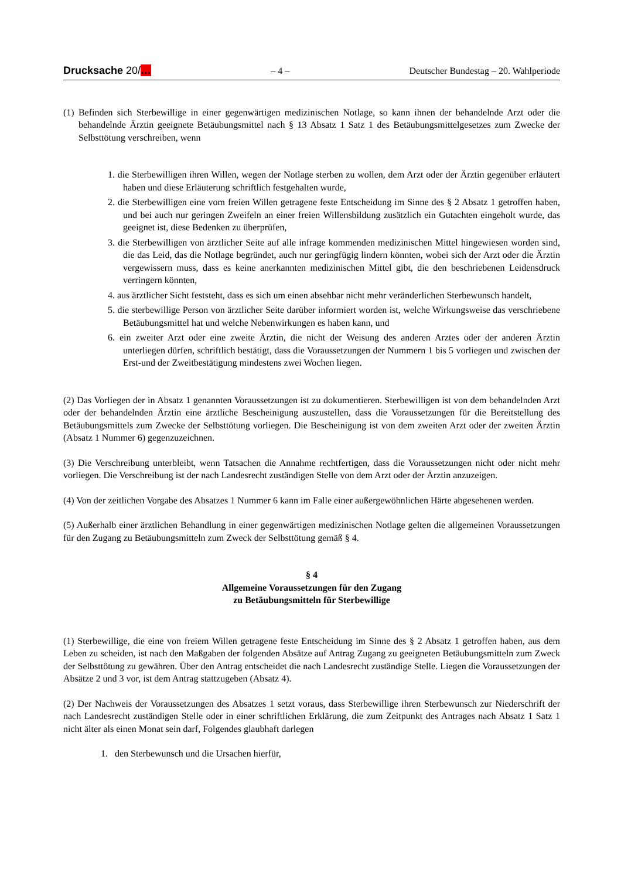Drucksache 20/… – 4 – Deutscher Bundestag – 20. Wahlperiode
(1) Befinden sich Sterbewillige in einer gegenwärtigen medizinischen Notlage, so kann ihnen der behandelnde Arzt oder die behandelnde Ärztin geeignete Betäubungsmittel nach § 13 Absatz 1 Satz 1 des Betäubungsmittelgesetzes zum Zwecke der Selbsttötung verschreiben, wenn
1. die Sterbewilligen ihren Willen, wegen der Notlage sterben zu wollen, dem Arzt oder der Ärztin gegenüber erläutert haben und diese Erläuterung schriftlich festgehalten wurde,
2. die Sterbewilligen eine vom freien Willen getragene feste Entscheidung im Sinne des § 2 Absatz 1 getroffen haben, und bei auch nur geringen Zweifeln an einer freien Willensbildung zusätzlich ein Gutachten eingeholt wurde, das geeignet ist, diese Bedenken zu überprüfen,
3. die Sterbewilligen von ärztlicher Seite auf alle infrage kommenden medizinischen Mittel hingewiesen worden sind, die das Leid, das die Notlage begründet, auch nur geringfügig lindern könnten, wobei sich der Arzt oder die Ärztin vergewissern muss, dass es keine anerkannten medizinischen Mittel gibt, die den beschriebenen Leidensdruck verringern könnten,
4. aus ärztlicher Sicht feststeht, dass es sich um einen absehbar nicht mehr veränderlichen Sterbewunsch handelt,
5. die sterbewillige Person von ärztlicher Seite darüber informiert worden ist, welche Wirkungsweise das verschriebene Betäubungsmittel hat und welche Nebenwirkungen es haben kann, und
6. ein zweiter Arzt oder eine zweite Ärztin, die nicht der Weisung des anderen Arztes oder der anderen Ärztin unterliegen dürfen, schriftlich bestätigt, dass die Voraussetzungen der Nummern 1 bis 5 vorliegen und zwischen der Erst-und der Zweitbestätigung mindestens zwei Wochen liegen.
(2) Das Vorliegen der in Absatz 1 genannten Voraussetzungen ist zu dokumentieren. Sterbewilligen ist von dem behandelnden Arzt oder der behandelnden Ärztin eine ärztliche Bescheinigung auszustellen, dass die Voraussetzungen für die Bereitstellung des Betäubungsmittels zum Zwecke der Selbsttötung vorliegen. Die Bescheinigung ist von dem zweiten Arzt oder der zweiten Ärztin (Absatz 1 Nummer 6) gegenzuzeichnen.
(3) Die Verschreibung unterbleibt, wenn Tatsachen die Annahme rechtfertigen, dass die Voraussetzungen nicht oder nicht mehr vorliegen. Die Verschreibung ist der nach Landesrecht zuständigen Stelle von dem Arzt oder der Ärztin anzuzeigen.
(4) Von der zeitlichen Vorgabe des Absatzes 1 Nummer 6 kann im Falle einer außergewöhnlichen Härte abgesehenen werden.
(5) Außerhalb einer ärztlichen Behandlung in einer gegenwärtigen medizinischen Notlage gelten die allgemeinen Voraussetzungen für den Zugang zu Betäubungsmitteln zum Zweck der Selbsttötung gemäß § 4.
§ 4
Allgemeine Voraussetzungen für den Zugang
zu Betäubungsmitteln für Sterbewillige
(1) Sterbewillige, die eine von freiem Willen getragene feste Entscheidung im Sinne des § 2 Absatz 1 getroffen haben, aus dem Leben zu scheiden, ist nach den Maßgaben der folgenden Absätze auf Antrag Zugang zu geeigneten Betäubungsmitteln zum Zweck der Selbsttötung zu gewähren. Über den Antrag entscheidet die nach Landesrecht zuständige Stelle. Liegen die Voraussetzungen der Absätze 2 und 3 vor, ist dem Antrag stattzugeben (Absatz 4).
(2) Der Nachweis der Voraussetzungen des Absatzes 1 setzt voraus, dass Sterbewillige ihren Sterbewunsch zur Niederschrift der nach Landesrecht zuständigen Stelle oder in einer schriftlichen Erklärung, die zum Zeitpunkt des Antrages nach Absatz 1 Satz 1 nicht älter als einen Monat sein darf, Folgendes glaubhaft darlegen
1. den Sterbewunsch und die Ursachen hierfür,